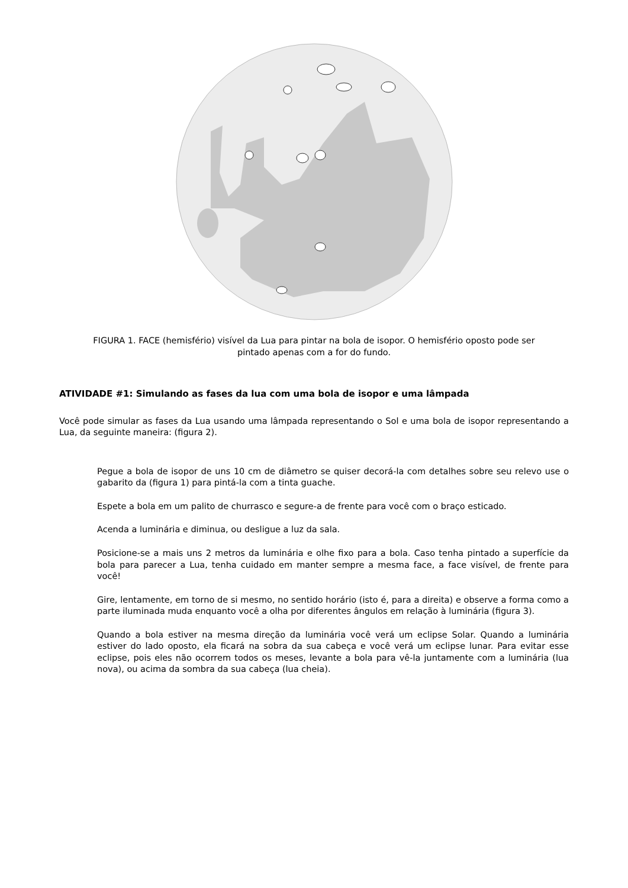FIGURA 1. FACE (hemisfério) visível da Lua para pintar na bola de isopor. O hemisfério oposto pode ser
pintado apenas com a for do fundo.
ATIVIDADE #1: Simulando as fases da lua com uma bola de isopor e uma lâmpada
Você pode simular as fases da Lua usando uma lâmpada representando o Sol e uma bola de isopor representando a Lua, da seguinte maneira: (figura 2).
Pegue a bola de isopor de uns 10 cm de diâmetro se quiser decorá-la com detalhes sobre seu relevo use o gabarito da (figura 1) para pintá-la com a tinta guache.
Espete a bola em um palito de churrasco e segure-a de frente para você com o braço esticado.
Acenda a luminária e diminua, ou desligue a luz da sala.
Posicione-se a mais uns 2 metros da luminária e olhe fixo para a bola. Caso tenha pintado a superfície da bola para parecer a Lua, tenha cuidado em manter sempre a mesma face, a face visível, de frente para você!
Gire, lentamente, em torno de si mesmo, no sentido horário (isto é, para a direita) e observe a forma como a parte iluminada muda enquanto você a olha por diferentes ângulos em relação à luminária (figura 3).
Quando a bola estiver na mesma direção da luminária você verá um eclipse Solar. Quando a luminária estiver do lado oposto, ela ficará na sobra da sua cabeça e você verá um eclipse lunar. Para evitar esse eclipse, pois eles não ocorrem todos os meses, levante a bola para vê-la juntamente com a luminária (lua nova), ou acima da sombra da sua cabeça (lua cheia).